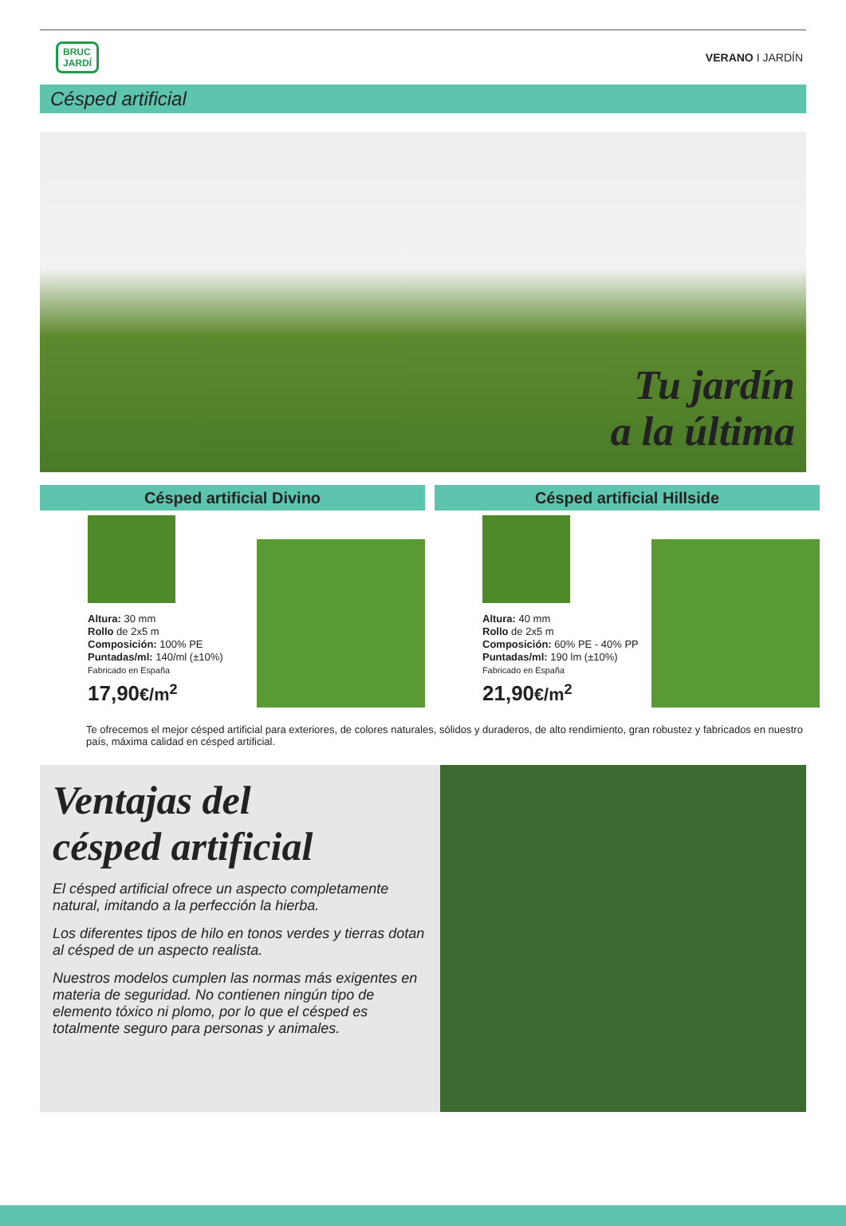BRUC
JARDÍ
VERANO I JARDÍN
Césped artificial
Tu jardín
a la última
Césped artificial Divino
Altura: 30 mm
Rollo de 2x5 m
Composición: 100% PE
Puntadas/ml: 140/ml (±10%)
Fabricado en España
17,90€/m<sup>2</sup>
Césped artificial Hillside
Altura: 40 mm
Rollo de 2x5 m
Composición: 60% PE - 40% PP
Puntadas/ml: 190 lm (±10%)
Fabricado en España
21,90€/m<sup>2</sup>
Te ofrecemos el mejor césped artificial para exteriores, de colores naturales, sólidos y duraderos, de alto rendimiento, gran robustez y fabricados en nuestro país, máxima calidad en césped artificial.
Ventajas del
césped artificial
El césped artificial ofrece un aspecto completamente natural, imitando a la perfección la hierba.
Los diferentes tipos de hilo en tonos verdes y tierras dotan al césped de un aspecto realista.
Nuestros modelos cumplen las normas más exigentes en materia de seguridad. No contienen ningún tipo de elemento tóxico ni plomo, por lo que el césped es totalmente seguro para personas y animales.